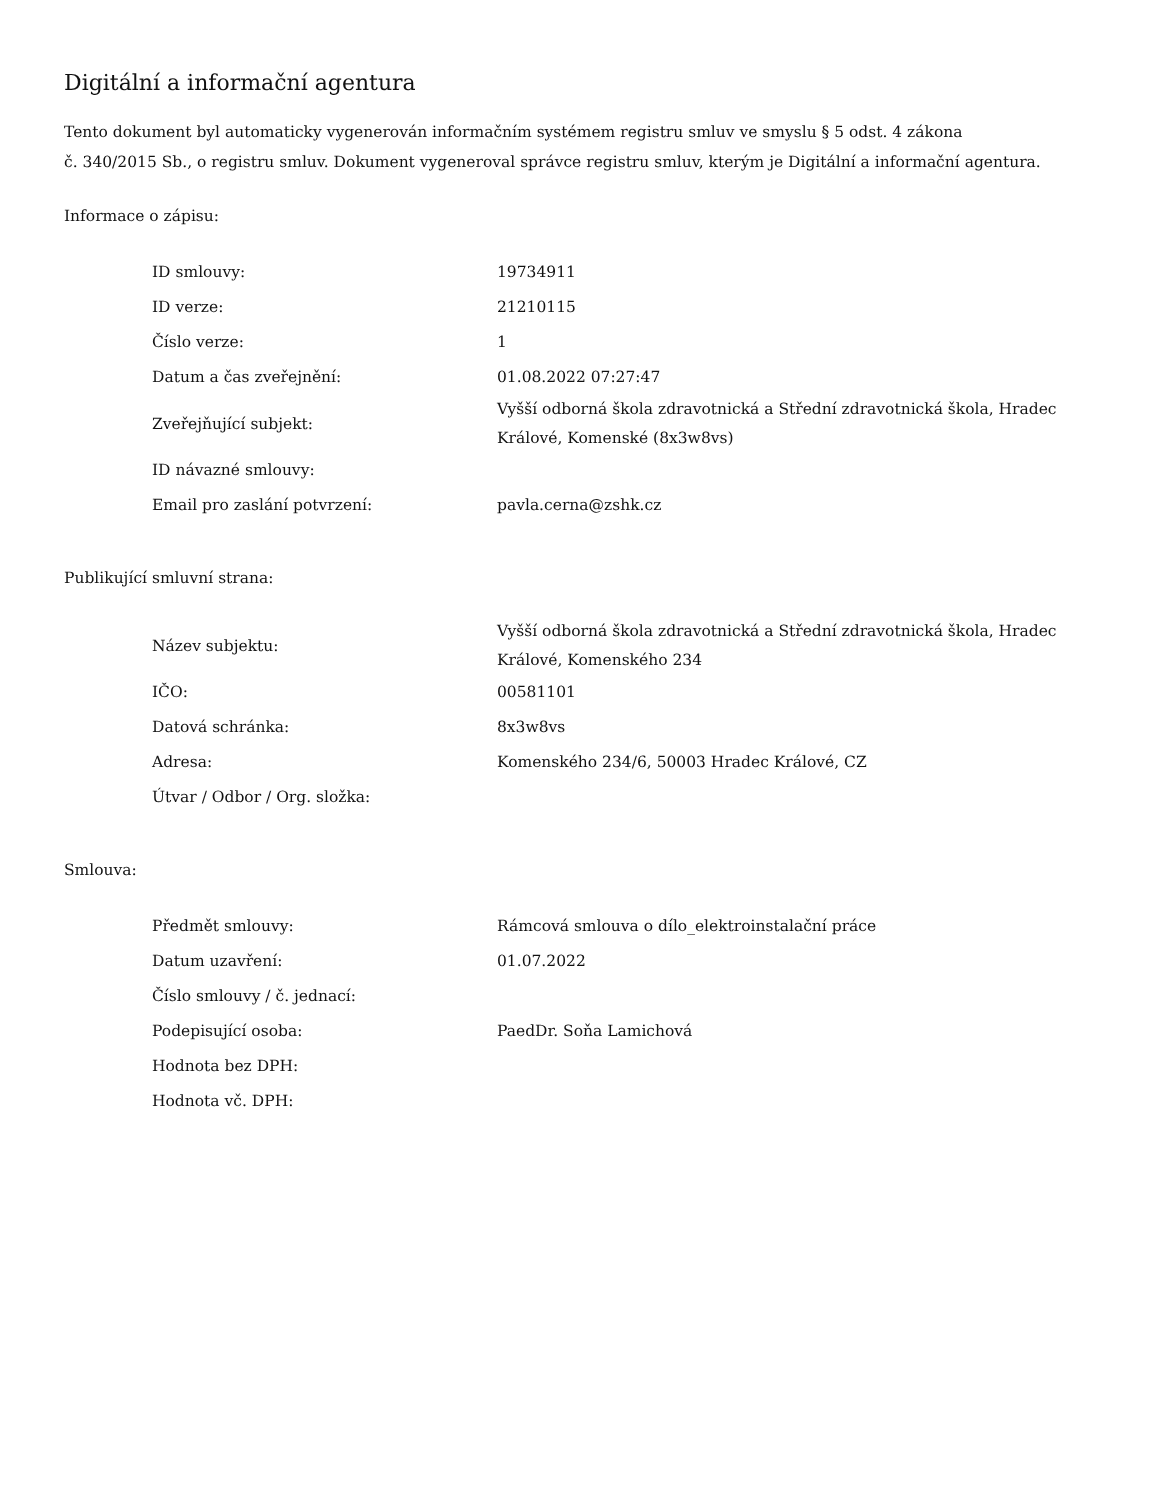Digitální a informační agentura
Tento dokument byl automaticky vygenerován informačním systémem registru smluv ve smyslu § 5 odst. 4 zákona
č. 340/2015 Sb., o registru smluv. Dokument vygeneroval správce registru smluv, kterým je Digitální a informační agentura.
Informace o zápisu:
| ID smlouvy: | 19734911 |
| ID verze: | 21210115 |
| Číslo verze: | 1 |
| Datum a čas zveřejnění: | 01.08.2022 07:27:47 |
| Zveřejňující subjekt: | Vyšší odborná škola zdravotnická a Střední zdravotnická škola, Hradec Králové, Komenské (8x3w8vs) |
| ID návazné smlouvy: | |
| Email pro zaslání potvrzení: | pavla.cerna@zshk.cz |
Publikující smluvní strana:
| Název subjektu: | Vyšší odborná škola zdravotnická a Střední zdravotnická škola, Hradec Králové, Komenského 234 |
| IČO: | 00581101 |
| Datová schránka: | 8x3w8vs |
| Adresa: | Komenského 234/6, 50003 Hradec Králové, CZ |
| Útvar / Odbor / Org. složka: | |
Smlouva:
| Předmět smlouvy: | Rámcová smlouva o dílo_elektroinstalační práce |
| Datum uzavření: | 01.07.2022 |
| Číslo smlouvy / č. jednací: | |
| Podepisující osoba: | PaedDr. Soňa Lamichová |
| Hodnota bez DPH: | |
| Hodnota vč. DPH: | |